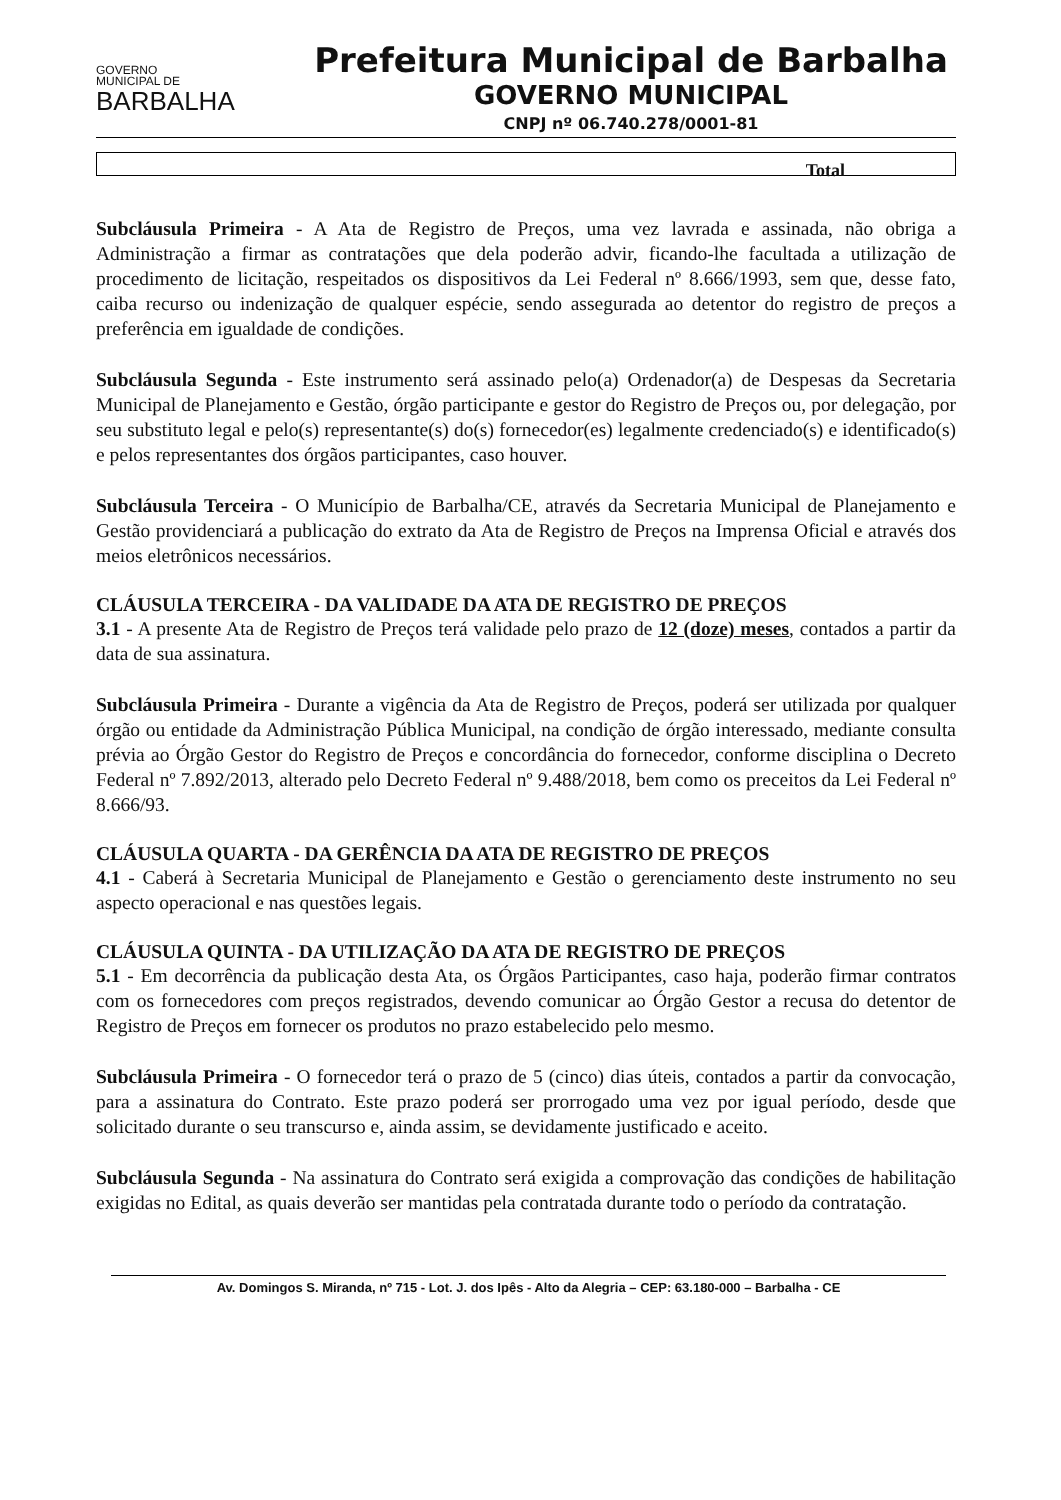GOVERNO
MUNICIPAL DE
BARBALHA
Prefeitura Municipal de Barbalha
GOVERNO MUNICIPAL
CNPJ nº 06.740.278/0001-81
Total
Subcláusula Primeira - A Ata de Registro de Preços, uma vez lavrada e assinada, não obriga a Administração a firmar as contratações que dela poderão advir, ficando-lhe facultada a utilização de procedimento de licitação, respeitados os dispositivos da Lei Federal nº 8.666/1993, sem que, desse fato, caiba recurso ou indenização de qualquer espécie, sendo assegurada ao detentor do registro de preços a preferência em igualdade de condições.
Subcláusula Segunda - Este instrumento será assinado pelo(a) Ordenador(a) de Despesas da Secretaria Municipal de Planejamento e Gestão, órgão participante e gestor do Registro de Preços ou, por delegação, por seu substituto legal e pelo(s) representante(s) do(s) fornecedor(es) legalmente credenciado(s) e identificado(s) e pelos representantes dos órgãos participantes, caso houver.
Subcláusula Terceira - O Município de Barbalha/CE, através da Secretaria Municipal de Planejamento e Gestão providenciará a publicação do extrato da Ata de Registro de Preços na Imprensa Oficial e através dos meios eletrônicos necessários.
CLÁUSULA TERCEIRA - DA VALIDADE DA ATA DE REGISTRO DE PREÇOS
3.1 - A presente Ata de Registro de Preços terá validade pelo prazo de 12 (doze) meses, contados a partir da data de sua assinatura.
Subcláusula Primeira - Durante a vigência da Ata de Registro de Preços, poderá ser utilizada por qualquer órgão ou entidade da Administração Pública Municipal, na condição de órgão interessado, mediante consulta prévia ao Órgão Gestor do Registro de Preços e concordância do fornecedor, conforme disciplina o Decreto Federal nº 7.892/2013, alterado pelo Decreto Federal nº 9.488/2018, bem como os preceitos da Lei Federal nº 8.666/93.
CLÁUSULA QUARTA - DA GERÊNCIA DA ATA DE REGISTRO DE PREÇOS
4.1 - Caberá à Secretaria Municipal de Planejamento e Gestão o gerenciamento deste instrumento no seu aspecto operacional e nas questões legais.
CLÁUSULA QUINTA - DA UTILIZAÇÃO DA ATA DE REGISTRO DE PREÇOS
5.1 - Em decorrência da publicação desta Ata, os Órgãos Participantes, caso haja, poderão firmar contratos com os fornecedores com preços registrados, devendo comunicar ao Órgão Gestor a recusa do detentor de Registro de Preços em fornecer os produtos no prazo estabelecido pelo mesmo.
Subcláusula Primeira - O fornecedor terá o prazo de 5 (cinco) dias úteis, contados a partir da convocação, para a assinatura do Contrato. Este prazo poderá ser prorrogado uma vez por igual período, desde que solicitado durante o seu transcurso e, ainda assim, se devidamente justificado e aceito.
Subcláusula Segunda - Na assinatura do Contrato será exigida a comprovação das condições de habilitação exigidas no Edital, as quais deverão ser mantidas pela contratada durante todo o período da contratação.
Av. Domingos S. Miranda, nº 715 - Lot. J. dos Ipês - Alto da Alegria – CEP: 63.180-000 – Barbalha - CE